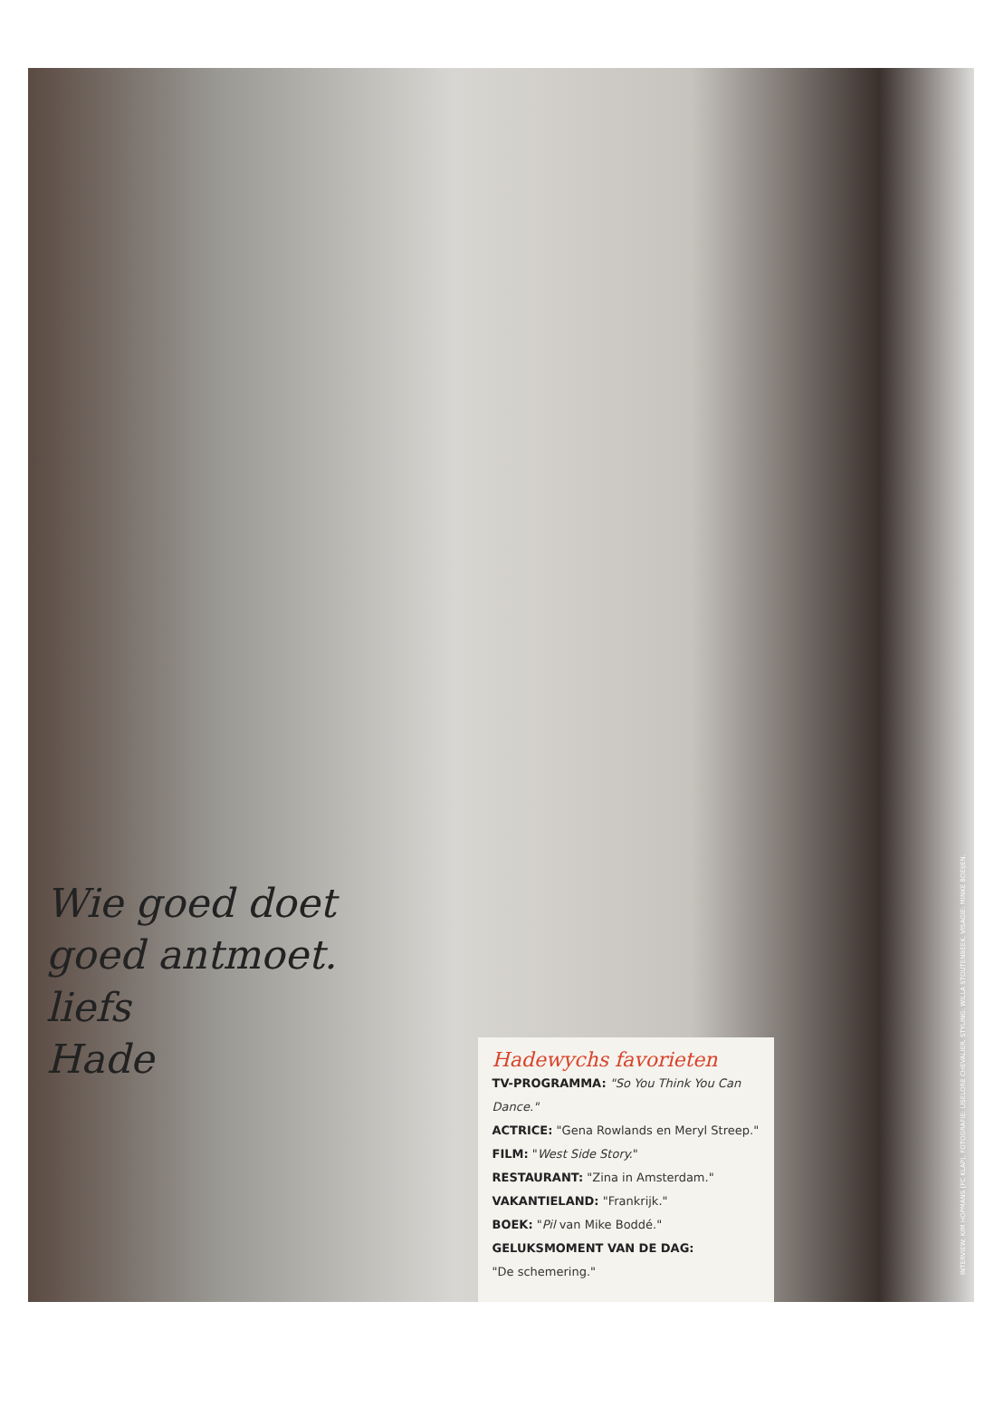Wie goed doet
goed antmoet.
liefs
Hade
Hadewychs favorieten
TV-PROGRAMMA: "So You Think You Can Dance."
ACTRICE: "Gena Rowlands en Meryl Streep."
FILM: "West Side Story."
RESTAURANT: "Zina in Amsterdam."
VAKANTIELAND: "Frankrijk."
BOEK: "Pil van Mike Boddé."
GELUKSMOMENT VAN DE DAG:
"De schemering."
INTERVIEW: KIM HOPMANS (FC KLAP). FOTOGRAFIE: LISELORE CHEVALIER. STYLING: WILLA STOUTENBEEK. VISAGIE: MINKE BOEIJEN.